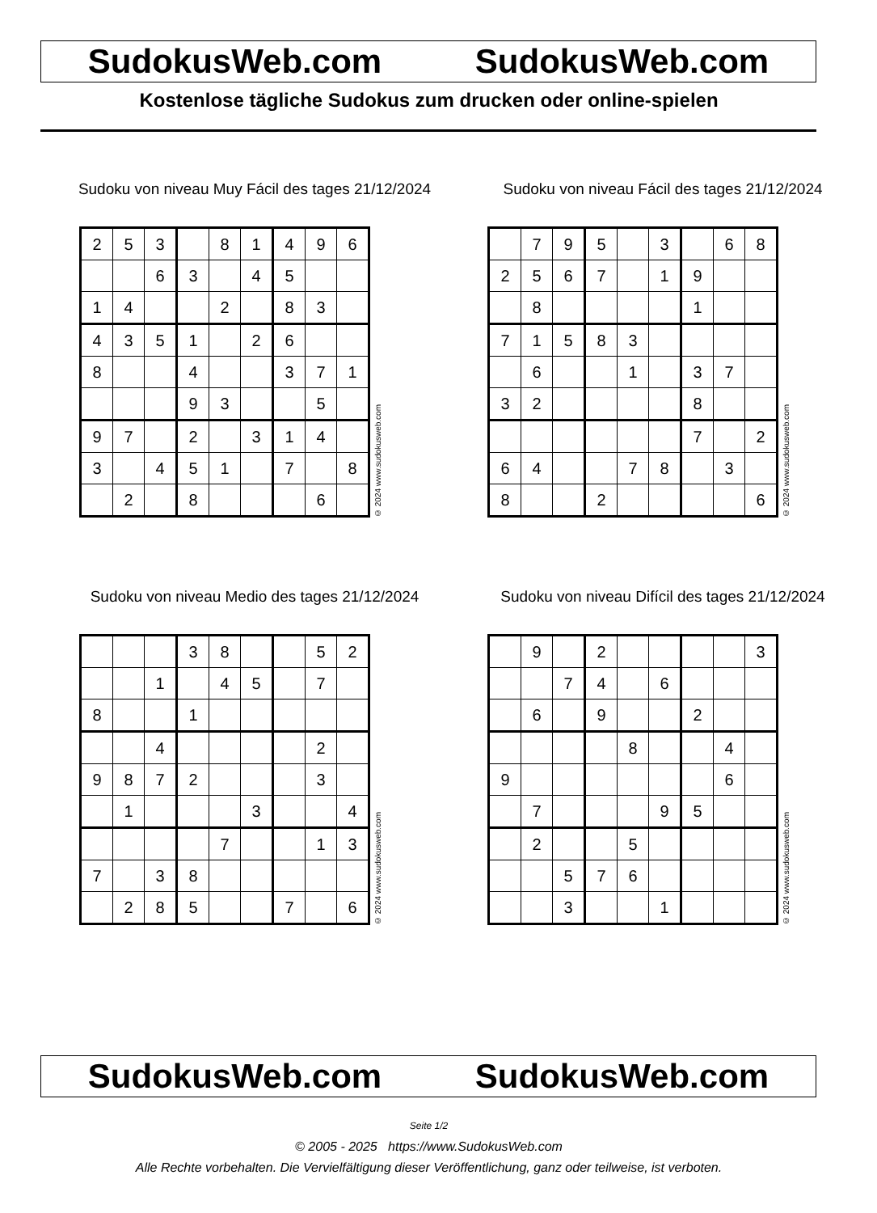SudokusWeb.com SudokusWeb.com
Kostenlose tägliche Sudokus zum drucken oder online-spielen
Sudoku von niveau Muy Fácil des tages 21/12/2024
| 2 | 5 | 3 | | 8 | 1 | 4 | 9 | 6 |
| | | 6 | 3 | | 4 | 5 | | |
| 1 | 4 | | | 2 | | 8 | 3 | |
| 4 | 3 | 5 | 1 | | 2 | 6 | | |
| 8 | | | 4 | | | 3 | 7 | 1 |
| | | | 9 | 3 | | | 5 | |
| 9 | 7 | | 2 | | 3 | 1 | 4 | |
| 3 | | 4 | 5 | 1 | | 7 | | 8 |
| | 2 | | 8 | | | | 6 | |
© 2024 www.sudokusweb.com
Sudoku von niveau Fácil des tages 21/12/2024
| | 7 | 9 | 5 | | 3 | | 6 | 8 |
| 2 | 5 | 6 | 7 | | 1 | 9 | | |
| | 8 | | | | | 1 | | |
| 7 | 1 | 5 | 8 | 3 | | | | |
| | 6 | | | 1 | | 3 | 7 | |
| 3 | 2 | | | | | 8 | | |
| | | | | | | 7 | | 2 |
| 6 | 4 | | | 7 | 8 | | 3 | |
| 8 | | | 2 | | | | | 6 |
© 2024 www.sudokusweb.com
Sudoku von niveau Medio des tages 21/12/2024
| | | | 3 | 8 | | | 5 | 2 |
| | | 1 | | 4 | 5 | | 7 | |
| 8 | | | 1 | | | | | |
| | | 4 | | | | | 2 | |
| 9 | 8 | 7 | 2 | | | | 3 | |
| | 1 | | | | 3 | | | 4 |
| | | | | 7 | | | 1 | 3 |
| 7 | | 3 | 8 | | | | | |
| | 2 | 8 | 5 | | | 7 | | 6 |
© 2024 www.sudokusweb.com
Sudoku von niveau Difícil des tages 21/12/2024
| | 9 | | 2 | | | | | 3 |
| | | 7 | 4 | | 6 | | | |
| | 6 | | 9 | | | 2 | | |
| | | | | 8 | | | 4 | |
| 9 | | | | | | | 6 | |
| | 7 | | | | 9 | 5 | | |
| | 2 | | | 5 | | | | |
| | | 5 | 7 | 6 | | | | |
| | | 3 | | | 1 | | | |
© 2024 www.sudokusweb.com
SudokusWeb.com SudokusWeb.com
Seite 1/2
© 2005 - 2025 https://www.SudokusWeb.com
Alle Rechte vorbehalten. Die Vervielfältigung dieser Veröffentlichung, ganz oder teilweise, ist verboten.